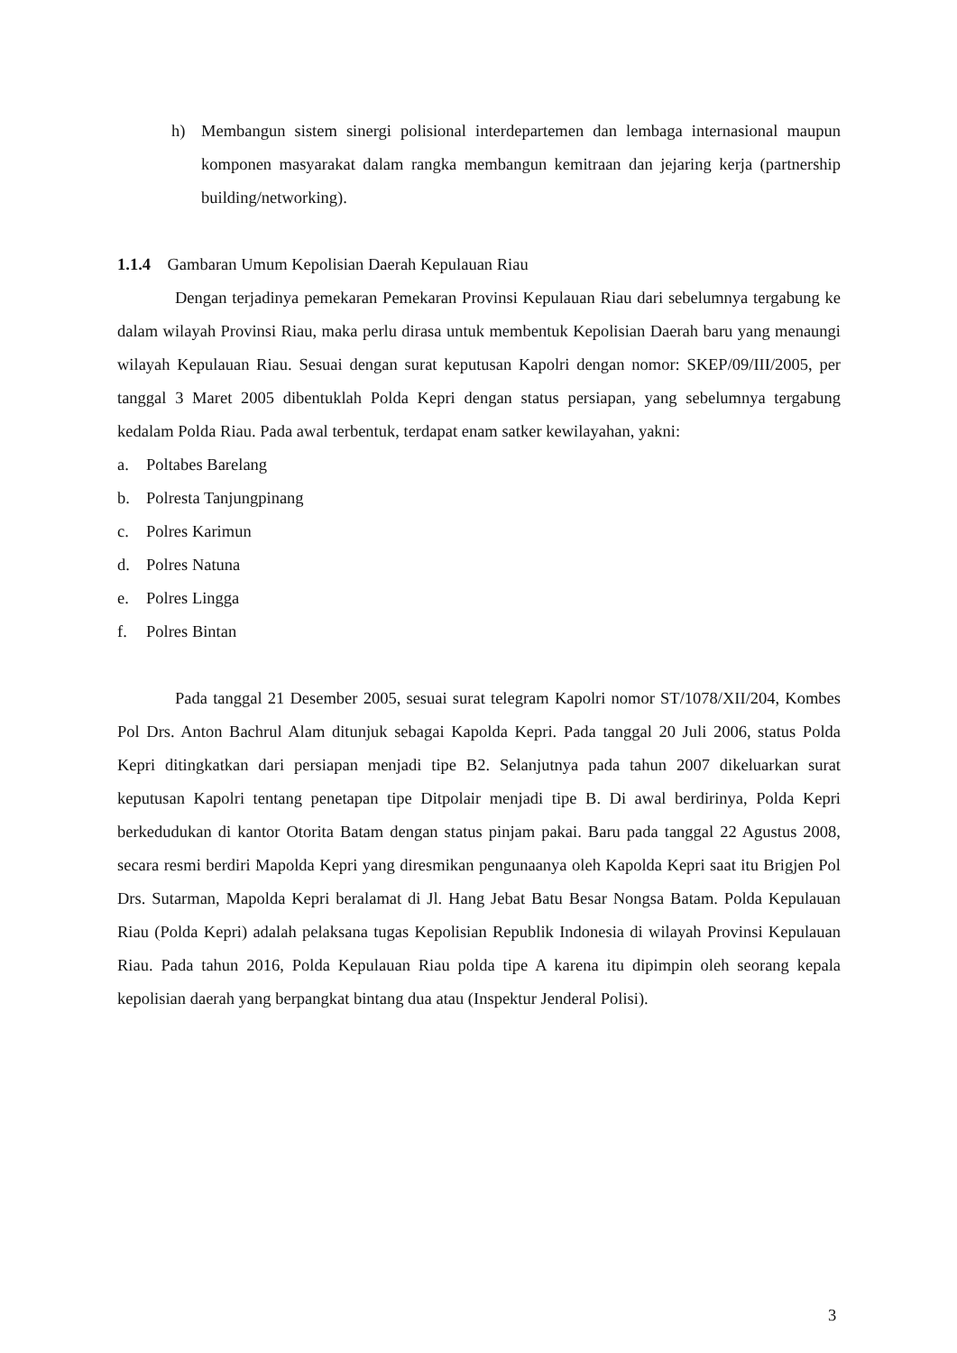h) Membangun sistem sinergi polisional interdepartemen dan lembaga internasional maupun komponen masyarakat dalam rangka membangun kemitraan dan jejaring kerja (partnership building/networking).
1.1.4 Gambaran Umum Kepolisian Daerah Kepulauan Riau
Dengan terjadinya pemekaran Pemekaran Provinsi Kepulauan Riau dari sebelumnya tergabung ke dalam wilayah Provinsi Riau, maka perlu dirasa untuk membentuk Kepolisian Daerah baru yang menaungi wilayah Kepulauan Riau. Sesuai dengan surat keputusan Kapolri dengan nomor: SKEP/09/III/2005, per tanggal 3 Maret 2005 dibentuklah Polda Kepri dengan status persiapan, yang sebelumnya tergabung kedalam Polda Riau. Pada awal terbentuk, terdapat enam satker kewilayahan, yakni:
a. Poltabes Barelang
b. Polresta Tanjungpinang
c. Polres Karimun
d. Polres Natuna
e. Polres Lingga
f. Polres Bintan
Pada tanggal 21 Desember 2005, sesuai surat telegram Kapolri nomor ST/1078/XII/204, Kombes Pol Drs. Anton Bachrul Alam ditunjuk sebagai Kapolda Kepri. Pada tanggal 20 Juli 2006, status Polda Kepri ditingkatkan dari persiapan menjadi tipe B2. Selanjutnya pada tahun 2007 dikeluarkan surat keputusan Kapolri tentang penetapan tipe Ditpolair menjadi tipe B. Di awal berdirinya, Polda Kepri berkedudukan di kantor Otorita Batam dengan status pinjam pakai. Baru pada tanggal 22 Agustus 2008, secara resmi berdiri Mapolda Kepri yang diresmikan pengunaanya oleh Kapolda Kepri saat itu Brigjen Pol Drs. Sutarman, Mapolda Kepri beralamat di Jl. Hang Jebat Batu Besar Nongsa Batam. Polda Kepulauan Riau (Polda Kepri) adalah pelaksana tugas Kepolisian Republik Indonesia di wilayah Provinsi Kepulauan Riau. Pada tahun 2016, Polda Kepulauan Riau polda tipe A karena itu dipimpin oleh seorang kepala kepolisian daerah yang berpangkat bintang dua atau (Inspektur Jenderal Polisi).
3